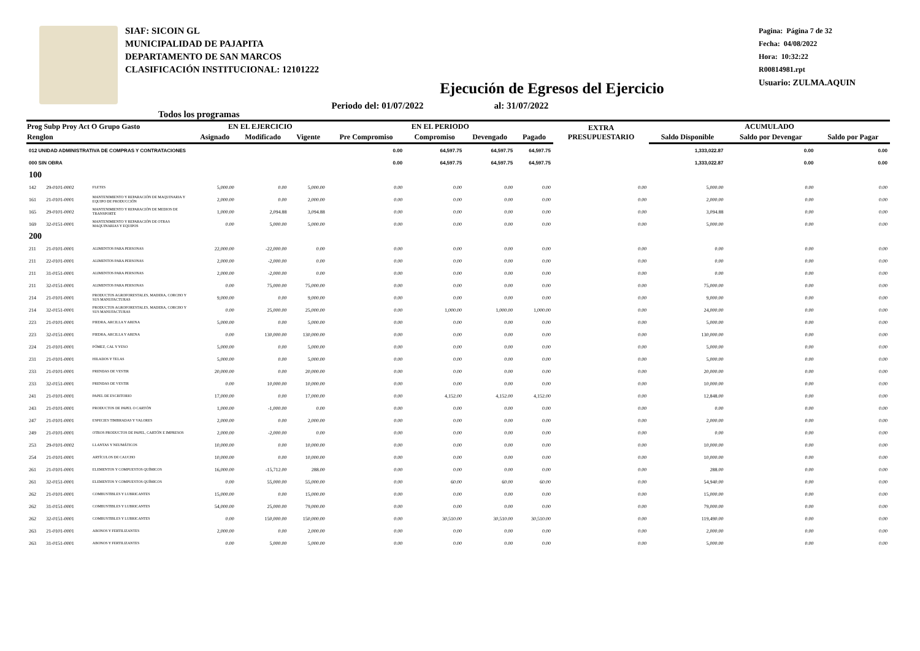SIAF: SICOIN GL
MUNICIPALIDAD DE PAJAPITA
DEPARTAMENTO DE SAN MARCOS
CLASIFICACIÓN INSTITUCIONAL: 12101222
Pagina: Página 7 de 32
Fecha: 04/08/2022
Hora: 10:32:22
R00814981.rpt
Usuario: ZULMA.AQUIN
Ejecución de Egresos del Ejercicio
Todos los programas Periodo del: 01/07/2022 al: 31/07/2022
| Prog Subp Proy Act O Grupo Gasto | | | EN EL EJERCICIO | | | EN EL PERIODO | | | | EXTRA PRESUPUESTARIO | ACUMULADO | | |
| --- | --- | --- | --- | --- | --- | --- | --- | --- | --- | --- | --- | --- | --- |
| Renglon | | | Asignado | Modificado | Vigente | Pre Compromiso | Compromiso | Devengado | Pagado | | Saldo Disponible | Saldo por Devengar | Saldo por Pagar |
| 012 UNIDAD ADMINISTRATIVA DE COMPRAS Y CONTRATACIONES | | | | | | 0.00 | 64,597.75 | 64,597.75 | 64,597.75 | | 1,333,022.87 | 0.00 | 0.00 |
| 000 SIN OBRA | | | | | | 0.00 | 64,597.75 | 64,597.75 | 64,597.75 | | 1,333,022.87 | 0.00 | 0.00 |
| 100 | | | | | | | | | | | | | |
| 142 | 29-0101-0002 | FLETES | 5,000.00 | 0.00 | 5,000.00 | 0.00 | 0.00 | 0.00 | 0.00 | 0.00 | 5,000.00 | 0.00 | 0.00 |
| 161 | 21-0101-0001 | MANTENIMIENTO Y REPARACIÓN DE MAQUINARIA Y EQUIPO DE PRODUCCIÓN | 2,000.00 | 0.00 | 2,000.00 | 0.00 | 0.00 | 0.00 | 0.00 | 0.00 | 2,000.00 | 0.00 | 0.00 |
| 165 | 29-0101-0002 | MANTENIMIENTO Y REPARACIÓN DE MEDIOS DE TRANSPORTE | 1,000.00 | 2,094.88 | 3,094.88 | 0.00 | 0.00 | 0.00 | 0.00 | 0.00 | 3,094.88 | 0.00 | 0.00 |
| 169 | 32-0151-0001 | MANTENIMIENTO Y REPARACIÓN DE OTRAS MAQUINARIAS Y EQUIPOS | 0.00 | 5,000.00 | 5,000.00 | 0.00 | 0.00 | 0.00 | 0.00 | 0.00 | 5,000.00 | 0.00 | 0.00 |
| 200 | | | | | | | | | | | | | |
| 211 | 21-0101-0001 | ALIMENTOS PARA PERSONAS | 22,000.00 | -22,000.00 | 0.00 | 0.00 | 0.00 | 0.00 | 0.00 | 0.00 | 0.00 | 0.00 | 0.00 |
| 211 | 22-0101-0001 | ALIMENTOS PARA PERSONAS | 2,000.00 | -2,000.00 | 0.00 | 0.00 | 0.00 | 0.00 | 0.00 | 0.00 | 0.00 | 0.00 | 0.00 |
| 211 | 31-0151-0001 | ALIMENTOS PARA PERSONAS | 2,000.00 | -2,000.00 | 0.00 | 0.00 | 0.00 | 0.00 | 0.00 | 0.00 | 0.00 | 0.00 | 0.00 |
| 211 | 32-0151-0001 | ALIMENTOS PARA PERSONAS | 0.00 | 75,000.00 | 75,000.00 | 0.00 | 0.00 | 0.00 | 0.00 | 0.00 | 75,000.00 | 0.00 | 0.00 |
| 214 | 21-0101-0001 | PRODUCTOS AGROFORESTALES, MADERA, CORCHO Y SUS MANUFACTURAS | 9,000.00 | 0.00 | 9,000.00 | 0.00 | 0.00 | 0.00 | 0.00 | 0.00 | 9,000.00 | 0.00 | 0.00 |
| 214 | 32-0151-0001 | PRODUCTOS AGROFORESTALES, MADERA, CORCHO Y SUS MANUFACTURAS | 0.00 | 25,000.00 | 25,000.00 | 0.00 | 1,000.00 | 1,000.00 | 1,000.00 | 0.00 | 24,000.00 | 0.00 | 0.00 |
| 223 | 21-0101-0001 | PIEDRA, ARCILLA Y ARENA | 5,000.00 | 0.00 | 5,000.00 | 0.00 | 0.00 | 0.00 | 0.00 | 0.00 | 5,000.00 | 0.00 | 0.00 |
| 223 | 32-0151-0001 | PIEDRA, ARCILLA Y ARENA | 0.00 | 130,000.00 | 130,000.00 | 0.00 | 0.00 | 0.00 | 0.00 | 0.00 | 130,000.00 | 0.00 | 0.00 |
| 224 | 21-0101-0001 | PÓMEZ, CAL Y YESO | 5,000.00 | 0.00 | 5,000.00 | 0.00 | 0.00 | 0.00 | 0.00 | 0.00 | 5,000.00 | 0.00 | 0.00 |
| 231 | 21-0101-0001 | HILADOS Y TELAS | 5,000.00 | 0.00 | 5,000.00 | 0.00 | 0.00 | 0.00 | 0.00 | 0.00 | 5,000.00 | 0.00 | 0.00 |
| 233 | 21-0101-0001 | PRENDAS DE VESTIR | 20,000.00 | 0.00 | 20,000.00 | 0.00 | 0.00 | 0.00 | 0.00 | 0.00 | 20,000.00 | 0.00 | 0.00 |
| 233 | 32-0151-0001 | PRENDAS DE VESTIR | 0.00 | 10,000.00 | 10,000.00 | 0.00 | 0.00 | 0.00 | 0.00 | 0.00 | 10,000.00 | 0.00 | 0.00 |
| 241 | 21-0101-0001 | PAPEL DE ESCRITORIO | 17,000.00 | 0.00 | 17,000.00 | 0.00 | 4,152.00 | 4,152.00 | 4,152.00 | 0.00 | 12,848.00 | 0.00 | 0.00 |
| 243 | 21-0101-0001 | PRODUCTOS DE PAPEL O CARTÓN | 1,000.00 | -1,000.00 | 0.00 | 0.00 | 0.00 | 0.00 | 0.00 | 0.00 | 0.00 | 0.00 | 0.00 |
| 247 | 21-0101-0001 | ESPECIES TIMBRADAS Y VALORES | 2,000.00 | 0.00 | 2,000.00 | 0.00 | 0.00 | 0.00 | 0.00 | 0.00 | 2,000.00 | 0.00 | 0.00 |
| 249 | 21-0101-0001 | OTROS PRODUCTOS DE PAPEL, CARTÓN E IMPRESOS | 2,000.00 | -2,000.00 | 0.00 | 0.00 | 0.00 | 0.00 | 0.00 | 0.00 | 0.00 | 0.00 | 0.00 |
| 253 | 29-0101-0002 | LLANTAS Y NEUMÁTICOS | 10,000.00 | 0.00 | 10,000.00 | 0.00 | 0.00 | 0.00 | 0.00 | 0.00 | 10,000.00 | 0.00 | 0.00 |
| 254 | 21-0101-0001 | ARTÍCULOS DE CAUCHO | 10,000.00 | 0.00 | 10,000.00 | 0.00 | 0.00 | 0.00 | 0.00 | 0.00 | 10,000.00 | 0.00 | 0.00 |
| 261 | 21-0101-0001 | ELEMENTOS Y COMPUESTOS QUÍMICOS | 16,000.00 | -15,712.00 | 288.00 | 0.00 | 0.00 | 0.00 | 0.00 | 0.00 | 288.00 | 0.00 | 0.00 |
| 261 | 32-0151-0001 | ELEMENTOS Y COMPUESTOS QUÍMICOS | 0.00 | 55,000.00 | 55,000.00 | 0.00 | 60.00 | 60.00 | 60.00 | 0.00 | 54,940.00 | 0.00 | 0.00 |
| 262 | 21-0101-0001 | COMBUSTIBLES Y LUBRICANTES | 15,000.00 | 0.00 | 15,000.00 | 0.00 | 0.00 | 0.00 | 0.00 | 0.00 | 15,000.00 | 0.00 | 0.00 |
| 262 | 31-0151-0001 | COMBUSTIBLES Y LUBRICANTES | 54,000.00 | 25,000.00 | 79,000.00 | 0.00 | 0.00 | 0.00 | 0.00 | 0.00 | 79,000.00 | 0.00 | 0.00 |
| 262 | 32-0151-0001 | COMBUSTIBLES Y LUBRICANTES | 0.00 | 150,000.00 | 150,000.00 | 0.00 | 30,510.00 | 30,510.00 | 30,510.00 | 0.00 | 119,490.00 | 0.00 | 0.00 |
| 263 | 21-0101-0001 | ABONOS Y FERTILIZANTES | 2,000.00 | 0.00 | 2,000.00 | 0.00 | 0.00 | 0.00 | 0.00 | 0.00 | 2,000.00 | 0.00 | 0.00 |
| 263 | 31-0151-0001 | ABONOS Y FERTILIZANTES | 0.00 | 5,000.00 | 5,000.00 | 0.00 | 0.00 | 0.00 | 0.00 | 0.00 | 5,000.00 | 0.00 | 0.00 |